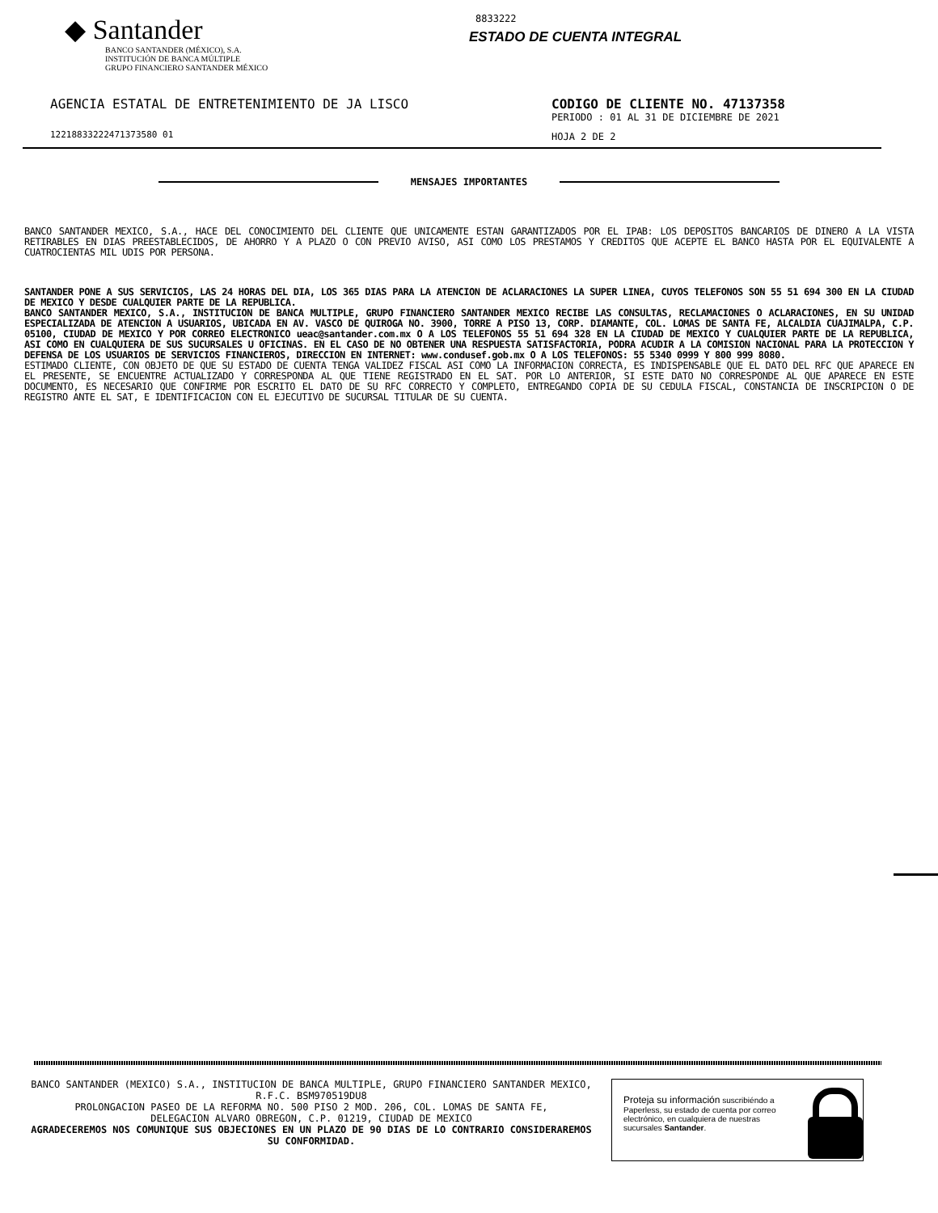◆ Santander
BANCO SANTANDER (MÉXICO), S.A.
INSTITUCIÓN DE BANCA MÚLTIPLE
GRUPO FINANCIERO SANTANDER MÉXICO
8833222
ESTADO DE CUENTA INTEGRAL
AGENCIA ESTATAL DE ENTRETENIMIENTO DE JA LISCO
12218833222471373580 01
CODIGO DE CLIENTE NO. 47137358
PERIODO : 01 AL 31 DE DICIEMBRE DE 2021
HOJA 2 DE 2
MENSAJES IMPORTANTES
BANCO SANTANDER MEXICO, S.A., HACE DEL CONOCIMIENTO DEL CLIENTE QUE UNICAMENTE ESTAN GARANTIZADOS POR EL IPAB: LOS DEPOSITOS BANCARIOS DE DINERO A LA VISTA RETIRABLES EN DIAS PREESTABLECIDOS, DE AHORRO Y A PLAZO O CON PREVIO AVISO, ASI COMO LOS PRESTAMOS Y CREDITOS QUE ACEPTE EL BANCO HASTA POR EL EQUIVALENTE A CUATROCIENTAS MIL UDIS POR PERSONA.
SANTANDER PONE A SUS SERVICIOS, LAS 24 HORAS DEL DIA, LOS 365 DIAS PARA LA ATENCION DE ACLARACIONES LA SUPER LINEA, CUYOS TELEFONOS SON 55 51 694 300 EN LA CIUDAD DE MEXICO Y DESDE CUALQUIER PARTE DE LA REPUBLICA.
BANCO SANTANDER MEXICO, S.A., INSTITUCION DE BANCA MULTIPLE, GRUPO FINANCIERO SANTANDER MEXICO RECIBE LAS CONSULTAS, RECLAMACIONES O ACLARACIONES, EN SU UNIDAD ESPECIALIZADA DE ATENCION A USUARIOS, UBICADA EN AV. VASCO DE QUIROGA NO. 3900, TORRE A PISO 13, CORP. DIAMANTE, COL. LOMAS DE SANTA FE, ALCALDIA CUAJIMALPA, C.P. 05100, CIUDAD DE MEXICO Y POR CORREO ELECTRONICO ueac@santander.com.mx O A LOS TELEFONOS 55 51 694 328 EN LA CIUDAD DE MEXICO Y CUALQUIER PARTE DE LA REPUBLICA, ASI COMO EN CUALQUIERA DE SUS SUCURSALES U OFICINAS. EN EL CASO DE NO OBTENER UNA RESPUESTA SATISFACTORIA, PODRA ACUDIR A LA COMISION NACIONAL PARA LA PROTECCION Y DEFENSA DE LOS USUARIOS DE SERVICIOS FINANCIEROS, DIRECCION EN INTERNET: www.condusef.gob.mx O A LOS TELEFONOS: 55 5340 0999 Y 800 999 8080.
ESTIMADO CLIENTE, CON OBJETO DE QUE SU ESTADO DE CUENTA TENGA VALIDEZ FISCAL ASI COMO LA INFORMACION CORRECTA, ES INDISPENSABLE QUE EL DATO DEL RFC QUE APARECE EN EL PRESENTE, SE ENCUENTRE ACTUALIZADO Y CORRESPONDA AL QUE TIENE REGISTRADO EN EL SAT. POR LO ANTERIOR, SI ESTE DATO NO CORRESPONDE AL QUE APARECE EN ESTE DOCUMENTO, ES NECESARIO QUE CONFIRME POR ESCRITO EL DATO DE SU RFC CORRECTO Y COMPLETO, ENTREGANDO COPIA DE SU CEDULA FISCAL, CONSTANCIA DE INSCRIPCION O DE REGISTRO ANTE EL SAT, E IDENTIFICACION CON EL EJECUTIVO DE SUCURSAL TITULAR DE SU CUENTA.
BANCO SANTANDER (MEXICO) S.A., INSTITUCION DE BANCA MULTIPLE, GRUPO FINANCIERO SANTANDER MEXICO,
R.F.C. BSM970519DU8
PROLONGACION PASEO DE LA REFORMA NO. 500 PISO 2 MOD. 206, COL. LOMAS DE SANTA FE,
DELEGACION ALVARO OBREGON, C.P. 01219, CIUDAD DE MEXICO
AGRADECEREMOS NOS COMUNIQUE SUS OBJECIONES EN UN PLAZO DE 90 DIAS DE LO CONTRARIO CONSIDERAREMOS
SU CONFORMIDAD.
Proteja su información suscribiéndo a Paperless, su estado de cuenta por correo electrónico, en cualquiera de nuestras sucursales Santander.